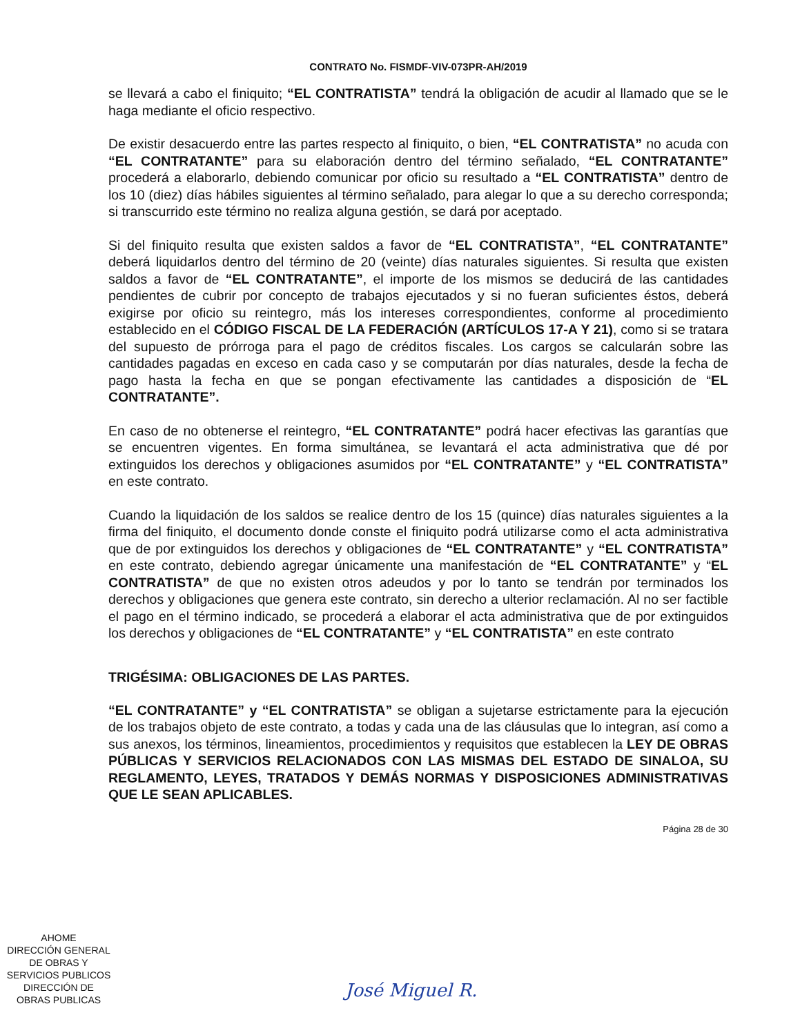CONTRATO No. FISMDF-VIV-073PR-AH/2019
se llevará a cabo el finiquito; “EL CONTRATISTA” tendrá la obligación de acudir al llamado que se le haga mediante el oficio respectivo.
De existir desacuerdo entre las partes respecto al finiquito, o bien, “EL CONTRATISTA” no acuda con “EL CONTRATANTE” para su elaboración dentro del término señalado, “EL CONTRATANTE” procederá a elaborarlo, debiendo comunicar por oficio su resultado a “EL CONTRATISTA” dentro de los 10 (diez) días hábiles siguientes al término señalado, para alegar lo que a su derecho corresponda; si transcurrido este término no realiza alguna gestión, se dará por aceptado.
Si del finiquito resulta que existen saldos a favor de “EL CONTRATISTA”, “EL CONTRATANTE” deberá liquidarlos dentro del término de 20 (veinte) días naturales siguientes. Si resulta que existen saldos a favor de “EL CONTRATANTE”, el importe de los mismos se deducirá de las cantidades pendientes de cubrir por concepto de trabajos ejecutados y si no fueran suficientes éstos, deberá exigirse por oficio su reintegro, más los intereses correspondientes, conforme al procedimiento establecido en el CÓDIGO FISCAL DE LA FEDERACIÓN (ARTÍCULOS 17-A Y 21), como si se tratara del supuesto de prórroga para el pago de créditos fiscales. Los cargos se calcularán sobre las cantidades pagadas en exceso en cada caso y se computarán por días naturales, desde la fecha de pago hasta la fecha en que se pongan efectivamente las cantidades a disposición de “EL CONTRATANTE”.
En caso de no obtenerse el reintegro, “EL CONTRATANTE” podrá hacer efectivas las garantías que se encuentren vigentes. En forma simultánea, se levantará el acta administrativa que dé por extinguidos los derechos y obligaciones asumidos por “EL CONTRATANTE” y “EL CONTRATISTA” en este contrato.
Cuando la liquidación de los saldos se realice dentro de los 15 (quince) días naturales siguientes a la firma del finiquito, el documento donde conste el finiquito podrá utilizarse como el acta administrativa que de por extinguidos los derechos y obligaciones de “EL CONTRATANTE” y “EL CONTRATISTA” en este contrato, debiendo agregar únicamente una manifestación de “EL CONTRATANTE” y “EL CONTRATISTA” de que no existen otros adeudos y por lo tanto se tendrán por terminados los derechos y obligaciones que genera este contrato, sin derecho a ulterior reclamación. Al no ser factible el pago en el término indicado, se procederá a elaborar el acta administrativa que de por extinguidos los derechos y obligaciones de “EL CONTRATANTE” y “EL CONTRATISTA” en este contrato
TRIGÉSIMA: OBLIGACIONES DE LAS PARTES.
“EL CONTRATANTE” y “EL CONTRATISTA” se obligan a sujetarse estrictamente para la ejecución de los trabajos objeto de este contrato, a todas y cada una de las cláusulas que lo integran, así como a sus anexos, los términos, lineamientos, procedimientos y requisitos que establecen la LEY DE OBRAS PÚBLICAS Y SERVICIOS RELACIONADOS CON LAS MISMAS DEL ESTADO DE SINALOA, SU REGLAMENTO, LEYES, TRATADOS Y DEMÁS NORMAS Y DISPOSICIONES ADMINISTRATIVAS QUE LE SEAN APLICABLES.
Página 28 de 30
AHOME
DIRECCIÓN GENERAL
DE OBRAS Y
SERVICIOS PUBLICOS
DIRECCIÓN DE
OBRAS PUBLICAS
José Miguel R.